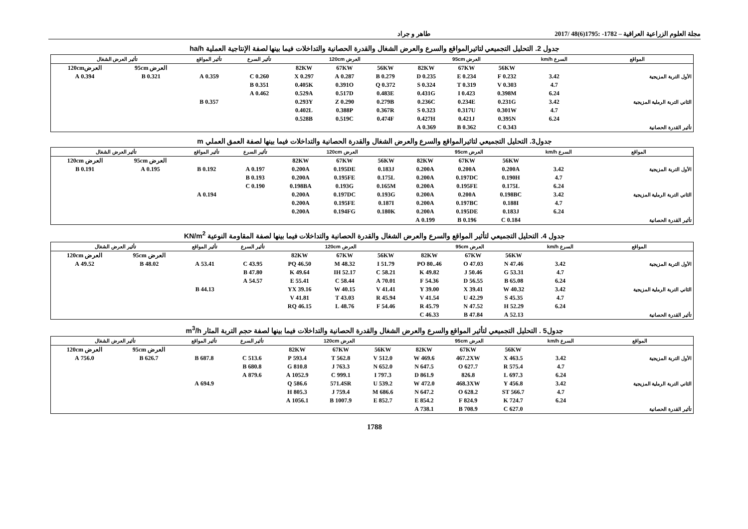مجلة العلوم الزراعية العراقية – 1782- :1795(6)48 /2017 طاهر و جراد
جدول 2. التحليل التجميعي لتاثيرالمواقع والسرع والعرض الشغال والقدرة الحصانية والتداخلات فيما بينها لصفة الإنتاجية العملية ha/h
| المواقع | السرع km/h | العرض 95cm | | | العرض 120cm | | | تأثير السرع | تأثير المواقع | تأثير العرض الشغال | |
| --- | --- | --- | --- | --- | --- | --- | --- | --- | --- | --- | --- |
| | | 56KW | 67KW | 82KW | 56KW | 67KW | 82KW | | | العرض 95cm | العرض120cm |
| الأول التربة المزيجية | 3.42 | 0.232 F | 0.234 E | 0.235 D | 0.279 B | 0.287 A | 0.297 X | 0.260 C | 0.359 A | 0.321 B | 0.394 A |
| | 4.7 | 0.303 V | 0.319 T | 0.324 S | 0.372 Q | 0.391O | 0.405K | 0.351 B | | | |
| | 6.24 | 0.398M | 0.423 I | 0.431G | 0.483E | 0.517D | 0.529A | 0.462 A | | | |
| الثاني التربة الرملية المزيجية | 3.42 | 0.231G | 0.234E | 0.236C | 0.279B | 0.290 Z | 0.293Y | | 0.357 B | | |
| | 4.7 | 0.301W | 0.317U | 0.323 S | 0.367R | 0.388P | 0.402L | | | | |
| | 6.24 | 0.395N | 0.421J | 0.427H | 0.474F | 0.519C | 0.528B | | | | |
| تأثير القدرة الحصانية | | 0.343 C | 0.362 B | 0.369 A | | | | | | | |
جدول3. التحليل التجميعي لتاثيرالمواقع والسرع والعرض الشغال والقدرة الحصانية والتداخلات فيما بينها لصفة العمق العملي m
| المواقع | السرع km/h | العرض 95cm | | | العرض 120cm | | | تأثير السرع | تأثير المواقع | تأثير العرض الشغال | |
| --- | --- | --- | --- | --- | --- | --- | --- | --- | --- | --- | --- |
| | | 56KW | 67KW | 82KW | 56KW | 67KW | 82KW | | | العرض 95cm | العرض 120cm |
| الأول التربة المزيجية | 3.42 | 0.200A | 0.200A | 0.200A | 0.183J | 0.195DE | 0.200A | 0.197 A | 0.192 B | 0.195 A | 0.191 B |
| | 4.7 | 0.190H | 0.197DC | 0.200A | 0.175L | 0.195FE | 0.200A | 0.193 B | | | |
| | 6.24 | 0.175L | 0.195FE | 0.200A | 0.165M | 0.193G | 0.198BA | 0.190 C | | | |
| الثاني التربة الرملية المزيجية | 3.42 | 0.198BC | 0.200A | 0.200A | 0.193G | 0.197DC | 0.200A | | 0.194 A | | |
| | 4.7 | 0.188I | 0.197BC | 0.200A | 0.187I | 0.195FE | 0.200A | | | | |
| | 6.24 | 0.183J | 0.195DE | 0.200A | 0.180K | 0.194FG | 0.200A | | | | |
| تأثير القدرة الحصانية | | 0.184 C | 0.196 B | 0.199 A | | | | | | | |
جدول 4. التحليل التجميعي لتأثير المواقع والسرع والعرض الشغال والقدرة الحصانية والتداخلات فيما بينها لصفة المقاومة النوعية KN/m<sup>2</sup>
| المواقع | السرع km/h | العرض 95cm | | | العرض 120cm | | | تأثير السرع | تأثير المواقع | تأثير العرض الشغال | |
| --- | --- | --- | --- | --- | --- | --- | --- | --- | --- | --- | --- |
| | | 56KW | 67KW | 82KW | 56KW | 67KW | 82KW | | | العرض 95cm | العرض 120cm |
| الأول التربة المزيجية | 3.42 | 47.46 N | 47.03 O | 46..80 PO | 51.79 I | 48.32 M | 46.50 PQ | 43.95 C | 53.41 A | 48.02 B | 49.52 A |
| | 4.7 | 53.31 G | 50.46 J | 49.82 K | 58.21 C | 52.17 IH | 49.64 K | 47.80 B | | | |
| | 6.24 | 65.08 B | 56.55 D | 54.36 F | 70.01 A | 58.44 C | 55.41 E | 54.57 A | | | |
| الثاني التربة الرملية المزيجية | 3.42 | 40.32 W | 39.41 X | 39.00 Y | 41.41 V | 40.15 W | 39.16 YX | | 44.13 B | | |
| | 4.7 | 45.35 S | 42.29 U | 41.54 V | 45.94 R | 43.03 T | 41.81 V | | | | |
| | 6.24 | 52.29 H | 47.52 N | 45.79 R | 54.46 F | 48.76 L | 46.15 RQ | | | | |
| تأثير القدرة الحصانية | | 52.13 A | 47.84 B | 46.33 C | | | | | | | |
جدول5 . التحليل التجميعي لتأثير المواقع والسرع والعرض الشغال والقدرة الحصانية والتداخلات فيما بينها لصفة حجم التربة المثار m<sup>3</sup>/h
| المواقع | السرع km/h | العرض 95cm | | | العرض 120cm | | | تأثير السرع | تأثير المواقع | تأثير العرض الشغال | |
| --- | --- | --- | --- | --- | --- | --- | --- | --- | --- | --- | --- |
| | | 56KW | 67KW | 82KW | 56KW | 67KW | 82KW | | | العرض 95cm | العرض 120cm |
| الأول التربة المزيجية | 3.42 | 463.5 X | 467.2XW | 469.6 W | 512.0 V | 562.8 T | 593.4 P | 513.6 C | 687.8 B | 626.7 B | 756.0 A |
| | 4.7 | 575.4 R | 627.7 O | 647.5 N | 652.0 N | 763.3 J | 810.8 G | 680.8 B | | | |
| | 6.24 | 697.3 L | 826.8 | 861.9 D | 797.3 I | 999.1 C | 1052.9 A | 879.6 A | | | |
| الثاني التربة الرملية المزيجية | 3.42 | 456.8 Y | 468.3XW | 472.0 W | 539.2 U | 571.4SR | 586.6 Q | | 694.9 A | | |
| | 4.7 | 566.7 ST | 628.2 O | 647.2 N | 686.6 M | 759.4 J | 805.3 H | | | | |
| | 6.24 | 724.7 K | 824.9 F | 854.2 E | 852.7 E | 1007.9 B | 1056.1 A | | | | |
| تأثير القدرة الحصانية | | 627.0 C | 708.9 B | 738.1 A | | | | | | | |
1788